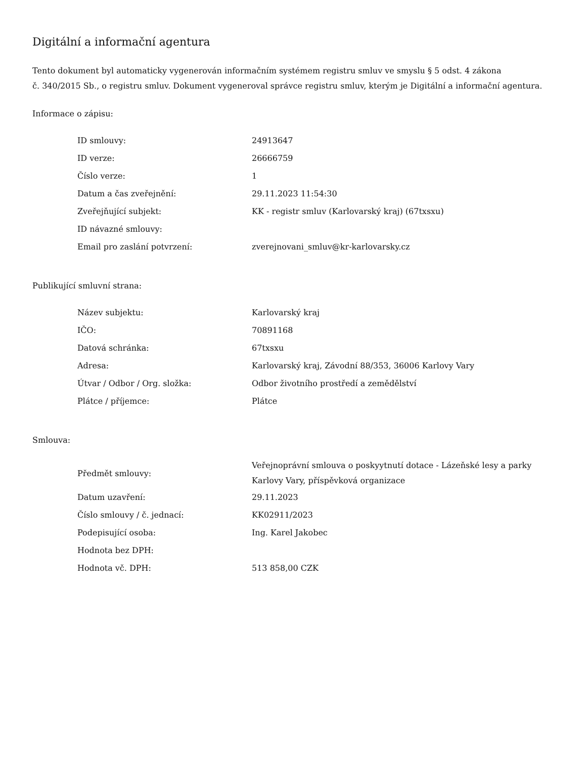Digitální a informační agentura
Tento dokument byl automaticky vygenerován informačním systémem registru smluv ve smyslu § 5 odst. 4 zákona
č. 340/2015 Sb., o registru smluv. Dokument vygeneroval správce registru smluv, kterým je Digitální a informační agentura.
Informace o zápisu:
| ID smlouvy: | 24913647 |
| ID verze: | 26666759 |
| Číslo verze: | 1 |
| Datum a čas zveřejnění: | 29.11.2023 11:54:30 |
| Zveřejňující subjekt: | KK - registr smluv (Karlovarský kraj) (67txsxu) |
| ID návazné smlouvy: | |
| Email pro zaslání potvrzení: | zverejnovani_smluv@kr-karlovarsky.cz |
Publikující smluvní strana:
| Název subjektu: | Karlovarský kraj |
| IČO: | 70891168 |
| Datová schránka: | 67txsxu |
| Adresa: | Karlovarský kraj, Závodní 88/353, 36006 Karlovy Vary |
| Útvar / Odbor / Org. složka: | Odbor životního prostředí a zemědělství |
| Plátce / příjemce: | Plátce |
Smlouva:
| Předmět smlouvy: | Veřejnoprávní smlouva o poskyytnutí dotace - Lázeňské lesy a parky Karlovy Vary, příspěvková organizace |
| Datum uzavření: | 29.11.2023 |
| Číslo smlouvy / č. jednací: | KK02911/2023 |
| Podepisující osoba: | Ing. Karel Jakobec |
| Hodnota bez DPH: | |
| Hodnota vč. DPH: | 513 858,00 CZK |